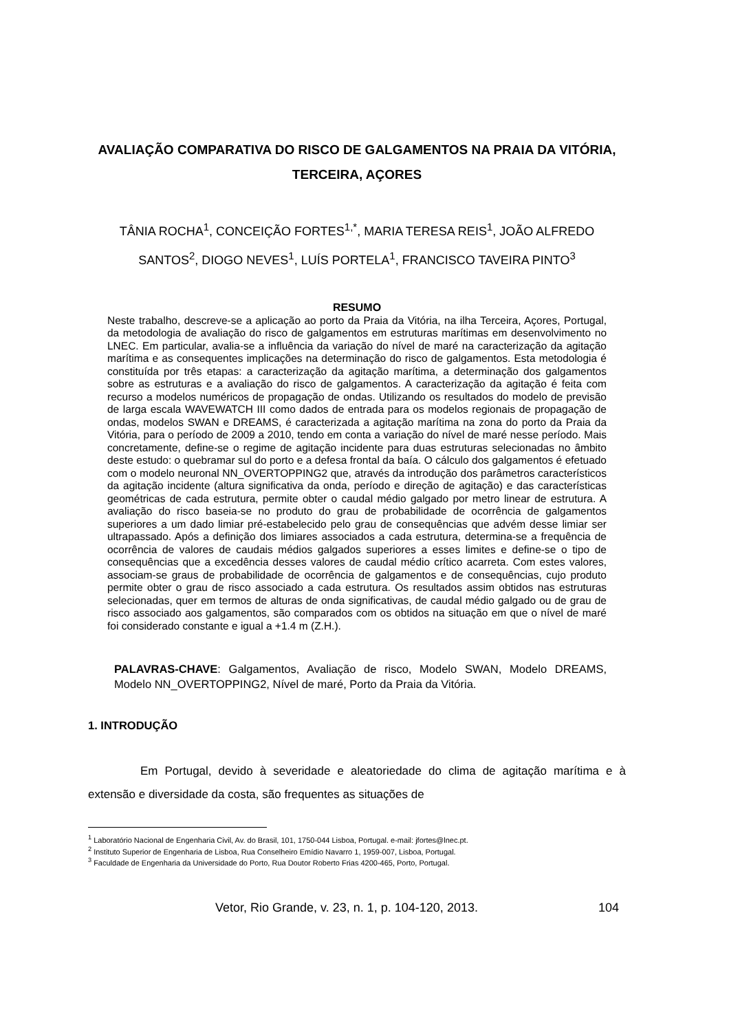AVALIAÇÃO COMPARATIVA DO RISCO DE GALGAMENTOS NA PRAIA DA VITÓRIA, TERCEIRA, AÇORES
TÂNIA ROCHA<sup>1</sup>, CONCEIÇÃO FORTES<sup>1,*</sup>, MARIA TERESA REIS<sup>1</sup>, JOÃO ALFREDO SANTOS<sup>2</sup>, DIOGO NEVES<sup>1</sup>, LUÍS PORTELA<sup>1</sup>, FRANCISCO TAVEIRA PINTO<sup>3</sup>
RESUMO
Neste trabalho, descreve-se a aplicação ao porto da Praia da Vitória, na ilha Terceira, Açores, Portugal, da metodologia de avaliação do risco de galgamentos em estruturas marítimas em desenvolvimento no LNEC. Em particular, avalia-se a influência da variação do nível de maré na caracterização da agitação marítima e as consequentes implicações na determinação do risco de galgamentos. Esta metodologia é constituída por três etapas: a caracterização da agitação marítima, a determinação dos galgamentos sobre as estruturas e a avaliação do risco de galgamentos. A caracterização da agitação é feita com recurso a modelos numéricos de propagação de ondas. Utilizando os resultados do modelo de previsão de larga escala WAVEWATCH III como dados de entrada para os modelos regionais de propagação de ondas, modelos SWAN e DREAMS, é caracterizada a agitação marítima na zona do porto da Praia da Vitória, para o período de 2009 a 2010, tendo em conta a variação do nível de maré nesse período. Mais concretamente, define-se o regime de agitação incidente para duas estruturas selecionadas no âmbito deste estudo: o quebramar sul do porto e a defesa frontal da baía. O cálculo dos galgamentos é efetuado com o modelo neuronal NN_OVERTOPPING2 que, através da introdução dos parâmetros característicos da agitação incidente (altura significativa da onda, período e direção de agitação) e das características geométricas de cada estrutura, permite obter o caudal médio galgado por metro linear de estrutura. A avaliação do risco baseia-se no produto do grau de probabilidade de ocorrência de galgamentos superiores a um dado limiar pré-estabelecido pelo grau de consequências que advém desse limiar ser ultrapassado. Após a definição dos limiares associados a cada estrutura, determina-se a frequência de ocorrência de valores de caudais médios galgados superiores a esses limites e define-se o tipo de consequências que a excedência desses valores de caudal médio crítico acarreta. Com estes valores, associam-se graus de probabilidade de ocorrência de galgamentos e de consequências, cujo produto permite obter o grau de risco associado a cada estrutura. Os resultados assim obtidos nas estruturas selecionadas, quer em termos de alturas de onda significativas, de caudal médio galgado ou de grau de risco associado aos galgamentos, são comparados com os obtidos na situação em que o nível de maré foi considerado constante e igual a +1.4 m (Z.H.).
PALAVRAS-CHAVE: Galgamentos, Avaliação de risco, Modelo SWAN, Modelo DREAMS, Modelo NN_OVERTOPPING2, Nível de maré, Porto da Praia da Vitória.
1. INTRODUÇÃO
Em Portugal, devido à severidade e aleatoriedade do clima de agitação marítima e à extensão e diversidade da costa, são frequentes as situações de
<sup>1</sup> Laboratório Nacional de Engenharia Civil, Av. do Brasil, 101, 1750-044 Lisboa, Portugal. e-mail: jfortes@lnec.pt.
<sup>2</sup> Instituto Superior de Engenharia de Lisboa, Rua Conselheiro Emídio Navarro 1, 1959-007, Lisboa, Portugal.
<sup>3</sup> Faculdade de Engenharia da Universidade do Porto, Rua Doutor Roberto Frias 4200-465, Porto, Portugal.
Vetor, Rio Grande, v. 23, n. 1, p. 104-120, 2013. 104